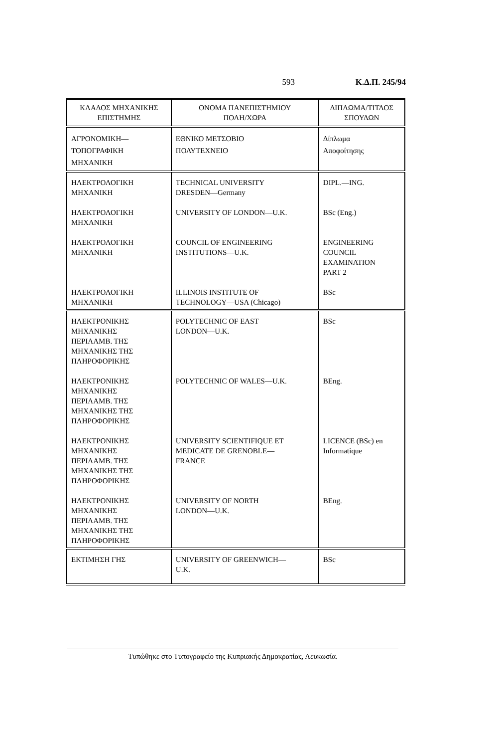593 Κ.Δ.Π. 245/94
| ΚΛΑΔΟΣ ΜΗΧΑΝΙΚΗΣ ΕΠΙΣΤΗΜΗΣ | ΟΝΟΜΑ ΠΑΝΕΠΙΣΤΗΜΙΟΥ ΠΟΛΗ/ΧΩΡΑ | ΔΙΠΛΩΜΑ/ΤΙΤΛΟΣ ΣΠΟΥΔΩΝ |
| --- | --- | --- |
| ΑΓΡΟΝΟΜΙΚΗ— ΤΟΠΟΓΡΑΦΙΚΗ ΜΗΧΑΝΙΚΗ | ΕΘΝΙΚΟ ΜΕΤΣΟΒΙΟ ΠΟΛΥΤΕΧΝΕΙΟ | Δίπλωμα Αποφοίτησης |
| ΗΛΕΚΤΡΟΛΟΓΙΚΗ ΜΗΧΑΝΙΚΗ | TECHNICAL UNIVERSITY DRESDEN—Germany | DIPL.—ING. |
| ΗΛΕΚΤΡΟΛΟΓΙΚΗ ΜΗΧΑΝΙΚΗ | UNIVERSITY OF LONDON—U.K. | BSc (Eng.) |
| ΗΛΕΚΤΡΟΛΟΓΙΚΗ ΜΗΧΑΝΙΚΗ | COUNCIL OF ENGINEERING INSTITUTIONS—U.K. | ENGINEERING COUNCIL EXAMINATION PART 2 |
| ΗΛΕΚΤΡΟΛΟΓΙΚΗ ΜΗΧΑΝΙΚΗ | ILLINOIS INSTITUTE OF TECHNOLOGY—USA (Chicago) | BSc |
| ΗΛΕΚΤΡΟΝΙΚΗΣ ΜΗΧΑΝΙΚΗΣ ΠΕΡΙΛΑΜΒ. ΤΗΣ ΜΗΧΑΝΙΚΗΣ ΤΗΣ ΠΛΗΡΟΦΟΡΙΚΗΣ | POLYTECHNIC OF EAST LONDON—U.K. | BSc |
| ΗΛΕΚΤΡΟΝΙΚΗΣ ΜΗΧΑΝΙΚΗΣ ΠΕΡΙΛΑΜΒ. ΤΗΣ ΜΗΧΑΝΙΚΗΣ ΤΗΣ ΠΛΗΡΟΦΟΡΙΚΗΣ | POLYTECHNIC OF WALES—U.K. | BEng. |
| ΗΛΕΚΤΡΟΝΙΚΗΣ ΜΗΧΑΝΙΚΗΣ ΠΕΡΙΛΑΜΒ. ΤΗΣ ΜΗΧΑΝΙΚΗΣ ΤΗΣ ΠΛΗΡΟΦΟΡΙΚΗΣ | UNIVERSITY SCIENTIFIQUE ET MEDICATE DE GRENOBLE— FRANCE | LICENCE (BSc) en Informatique |
| ΗΛΕΚΤΡΟΝΙΚΗΣ ΜΗΧΑΝΙΚΗΣ ΠΕΡΙΛΑΜΒ. ΤΗΣ ΜΗΧΑΝΙΚΗΣ ΤΗΣ ΠΛΗΡΟΦΟΡΙΚΗΣ | UNIVERSITY OF NORTH LONDON—U.K. | BEng. |
| ΕΚΤΙΜΗΣΗ ΓΗΣ | UNIVERSITY OF GREENWICH— U.K. | BSc |
Τυπώθηκε στο Τυπογραφείο της Κυπριακής Δημοκρατίας, Λευκωσία.